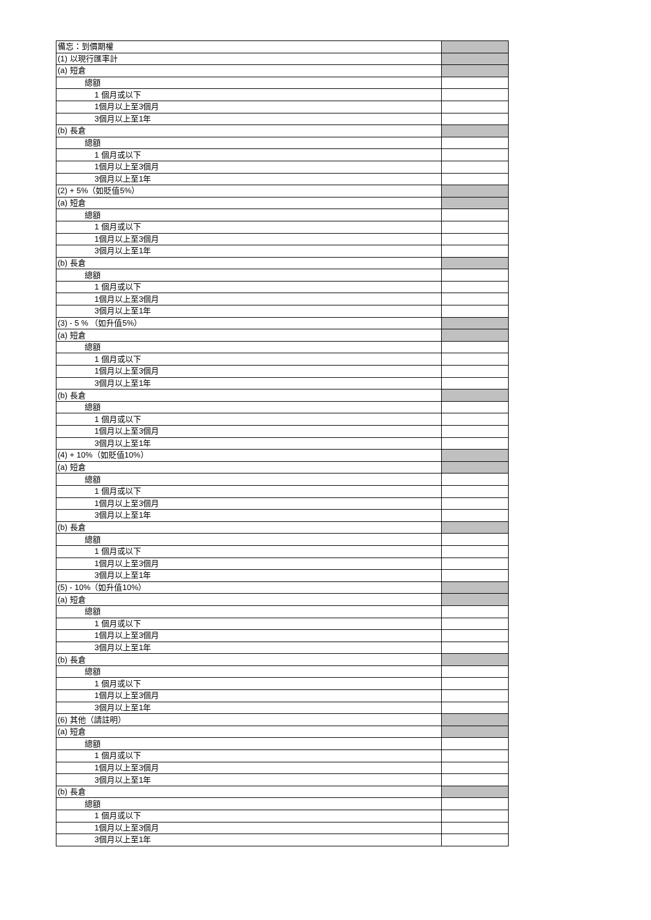| 備忘：到價期權 | |
| (1) 以現行匯率計 | |
| (a) 短倉 | |
| 總額 | |
| 1 個月或以下 | |
| 1個月以上至3個月 | |
| 3個月以上至1年 | |
| (b) 長倉 | |
| 總額 | |
| 1 個月或以下 | |
| 1個月以上至3個月 | |
| 3個月以上至1年 | |
| (2) + 5%（如貶值5%） | |
| (a) 短倉 | |
| 總額 | |
| 1 個月或以下 | |
| 1個月以上至3個月 | |
| 3個月以上至1年 | |
| (b) 長倉 | |
| 總額 | |
| 1 個月或以下 | |
| 1個月以上至3個月 | |
| 3個月以上至1年 | |
| (3) - 5 % （如升值5%） | |
| (a) 短倉 | |
| 總額 | |
| 1 個月或以下 | |
| 1個月以上至3個月 | |
| 3個月以上至1年 | |
| (b) 長倉 | |
| 總額 | |
| 1 個月或以下 | |
| 1個月以上至3個月 | |
| 3個月以上至1年 | |
| (4) + 10%（如貶值10%） | |
| (a) 短倉 | |
| 總額 | |
| 1 個月或以下 | |
| 1個月以上至3個月 | |
| 3個月以上至1年 | |
| (b) 長倉 | |
| 總額 | |
| 1 個月或以下 | |
| 1個月以上至3個月 | |
| 3個月以上至1年 | |
| (5) - 10%（如升值10%） | |
| (a) 短倉 | |
| 總額 | |
| 1 個月或以下 | |
| 1個月以上至3個月 | |
| 3個月以上至1年 | |
| (b) 長倉 | |
| 總額 | |
| 1 個月或以下 | |
| 1個月以上至3個月 | |
| 3個月以上至1年 | |
| (6) 其他（請註明） | |
| (a) 短倉 | |
| 總額 | |
| 1 個月或以下 | |
| 1個月以上至3個月 | |
| 3個月以上至1年 | |
| (b) 長倉 | |
| 總額 | |
| 1 個月或以下 | |
| 1個月以上至3個月 | |
| 3個月以上至1年 | |